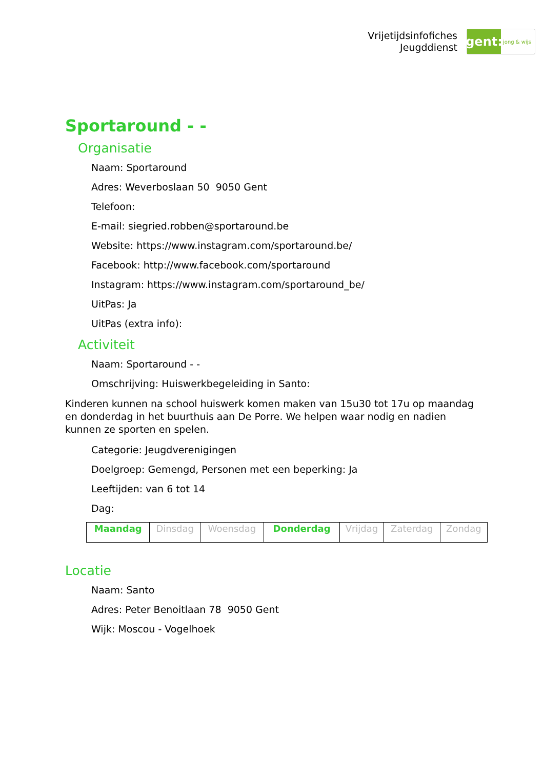Vrijetijdsinfofiches
Jeugddienst
gent:
jong & wijs
Sportaround - -
Organisatie
Naam: Sportaround
Adres: Weverboslaan 50 9050 Gent
Telefoon:
E-mail: siegried.robben@sportaround.be
Website: https://www.instagram.com/sportaround.be/
Facebook: http://www.facebook.com/sportaround
Instagram: https://www.instagram.com/sportaround_be/
UitPas: Ja
UitPas (extra info):
Activiteit
Naam: Sportaround - -
Omschrijving: Huiswerkbegeleiding in Santo:
Kinderen kunnen na school huiswerk komen maken van 15u30 tot 17u op maandag en donderdag in het buurthuis aan De Porre. We helpen waar nodig en nadien kunnen ze sporten en spelen.
Categorie: Jeugdverenigingen
Doelgroep: Gemengd, Personen met een beperking: Ja
Leeftijden: van 6 tot 14
Dag:
| Maandag | Dinsdag | Woensdag | Donderdag | Vrijdag | Zaterdag | Zondag |
Locatie
Naam: Santo
Adres: Peter Benoitlaan 78 9050 Gent
Wijk: Moscou - Vogelhoek